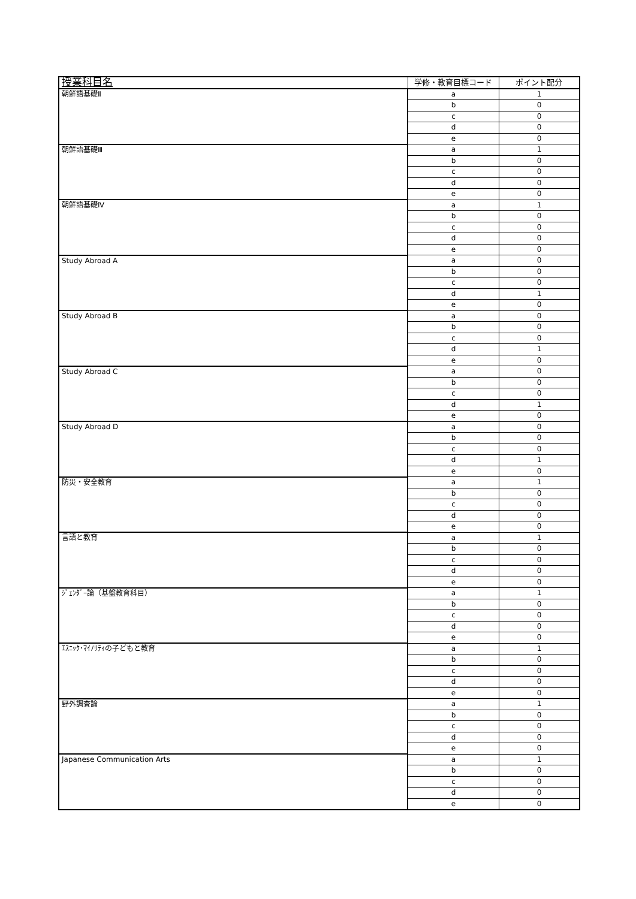| 授業科目名 | 学修・教育目標コード | ポイント配分 |
| --- | --- | --- |
| 朝鮮語基礎Ⅱ | a | 1 |
| | b | 0 |
| | c | 0 |
| | d | 0 |
| | e | 0 |
| 朝鮮語基礎Ⅲ | a | 1 |
| | b | 0 |
| | c | 0 |
| | d | 0 |
| | e | 0 |
| 朝鮮語基礎Ⅳ | a | 1 |
| | b | 0 |
| | c | 0 |
| | d | 0 |
| | e | 0 |
| Study Abroad A | a | 0 |
| | b | 0 |
| | c | 0 |
| | d | 1 |
| | e | 0 |
| Study Abroad B | a | 0 |
| | b | 0 |
| | c | 0 |
| | d | 1 |
| | e | 0 |
| Study Abroad C | a | 0 |
| | b | 0 |
| | c | 0 |
| | d | 1 |
| | e | 0 |
| Study Abroad D | a | 0 |
| | b | 0 |
| | c | 0 |
| | d | 1 |
| | e | 0 |
| 防災・安全教育 | a | 1 |
| | b | 0 |
| | c | 0 |
| | d | 0 |
| | e | 0 |
| 言語と教育 | a | 1 |
| | b | 0 |
| | c | 0 |
| | d | 0 |
| | e | 0 |
| ｼﾞｪﾝﾀﾞｰ論（基盤教育科目） | a | 1 |
| | b | 0 |
| | c | 0 |
| | d | 0 |
| | e | 0 |
| ｴｽﾆｯｸ･ﾏｲﾉﾘﾃｨの子どもと教育 | a | 1 |
| | b | 0 |
| | c | 0 |
| | d | 0 |
| | e | 0 |
| 野外調査論 | a | 1 |
| | b | 0 |
| | c | 0 |
| | d | 0 |
| | e | 0 |
| Japanese Communication Arts | a | 1 |
| | b | 0 |
| | c | 0 |
| | d | 0 |
| | e | 0 |